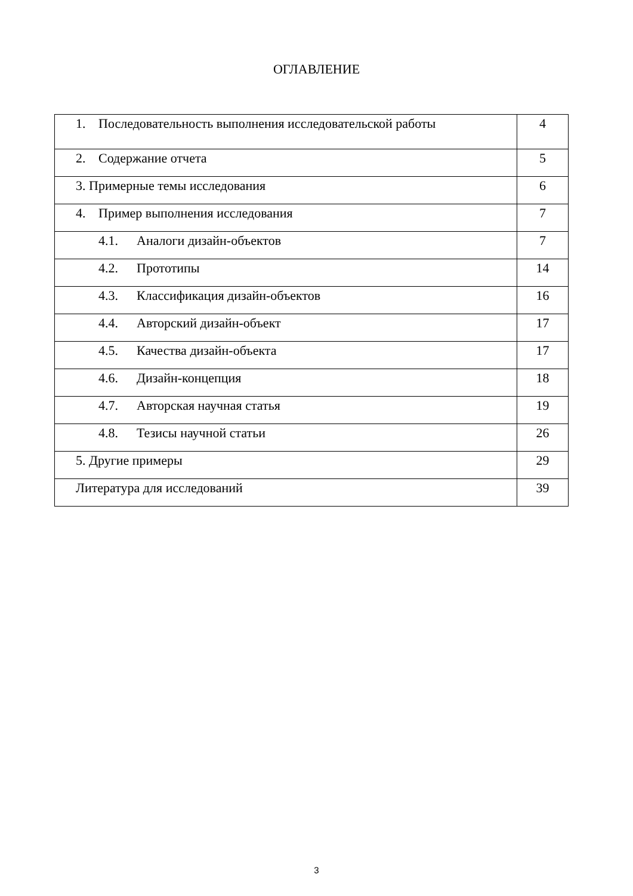ОГЛАВЛЕНИЕ
| 1. Последовательность выполнения исследовательской работы | 4 |
| 2. Содержание отчета | 5 |
| 3. Примерные темы исследования | 6 |
| 4. Пример выполнения исследования | 7 |
| 4.1. Аналоги дизайн-объектов | 7 |
| 4.2. Прототипы | 14 |
| 4.3. Классификация дизайн-объектов | 16 |
| 4.4. Авторский дизайн-объект | 17 |
| 4.5. Качества дизайн-объекта | 17 |
| 4.6. Дизайн-концепция | 18 |
| 4.7. Авторская научная статья | 19 |
| 4.8. Тезисы научной статьи | 26 |
| 5. Другие примеры | 29 |
| Литература для исследований | 39 |
3